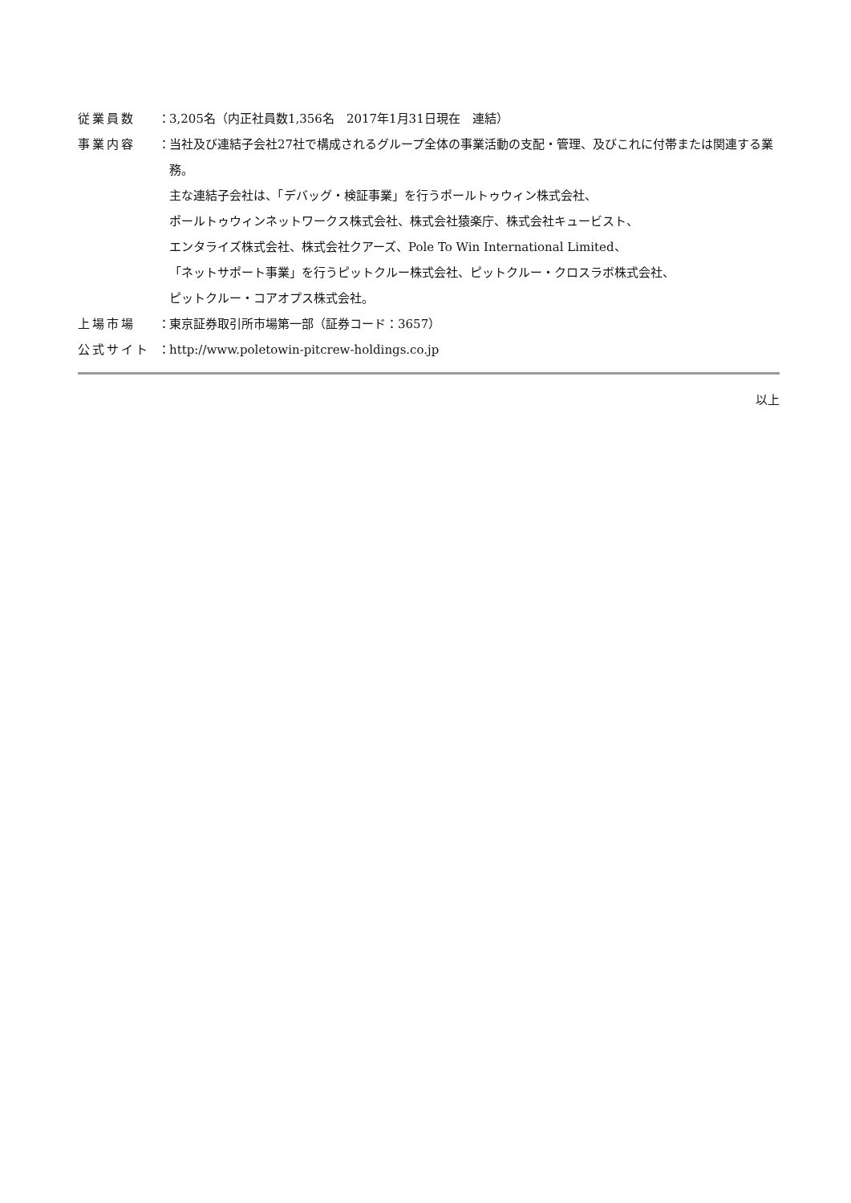従業員数 ：
3,205名（内正社員数1,356名　2017年1月31日現在　連結）
事業内容 ：
当社及び連結子会社27社で構成されるグループ全体の事業活動の支配・管理、及びこれに付帯または関連する業務。
主な連結子会社は、「デバッグ・検証事業」を行うポールトゥウィン株式会社、
ポールトゥウィンネットワークス株式会社、株式会社猿楽庁、株式会社キュービスト、
エンタライズ株式会社、株式会社クアーズ、Pole To Win International Limited、
「ネットサポート事業」を行うピットクルー株式会社、ピットクルー・クロスラボ株式会社、
ピットクルー・コアオプス株式会社。
上場市場 ：
東京証券取引所市場第一部（証券コード：3657）
公式サイト ：
http://www.poletowin-pitcrew-holdings.co.jp
以上